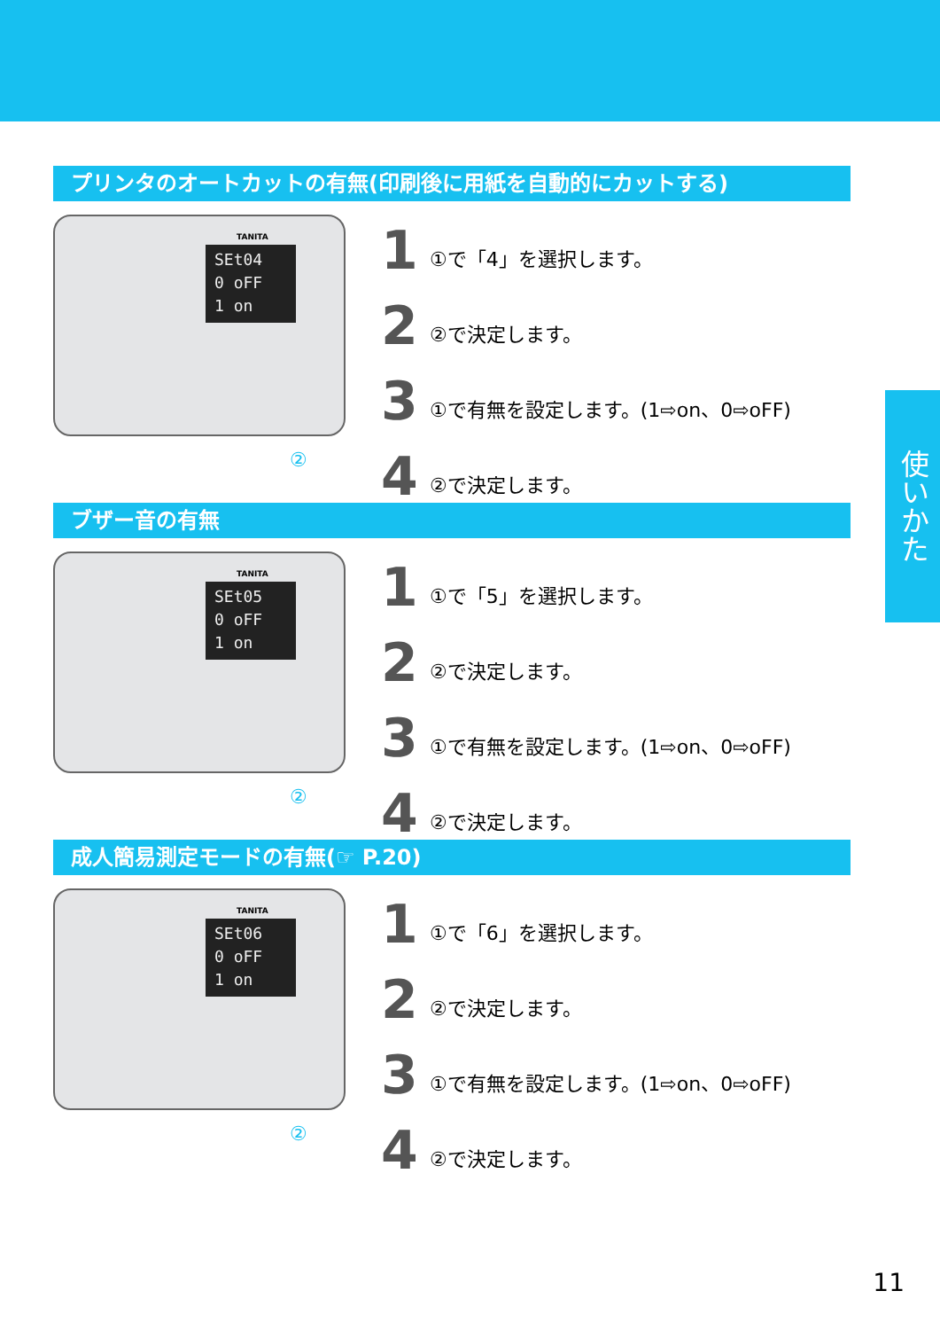プリンタのオートカットの有無(印刷後に用紙を自動的にカットする)
TANITA
SEt04
0 oFF
1 on
②
1 ①で「4」を選択します。
2 ②で決定します。
3 ①で有無を設定します。(1⇨on、0⇨oFF)
4 ②で決定します。
ブザー音の有無
TANITA
SEt05
0 oFF
1 on
②
1 ①で「5」を選択します。
2 ②で決定します。
3 ①で有無を設定します。(1⇨on、0⇨oFF)
4 ②で決定します。
成人簡易測定モードの有無(☞ P.20)
TANITA
SEt06
0 oFF
1 on
②
1 ①で「6」を選択します。
2 ②で決定します。
3 ①で有無を設定します。(1⇨on、0⇨oFF)
4 ②で決定します。
使いかた
11